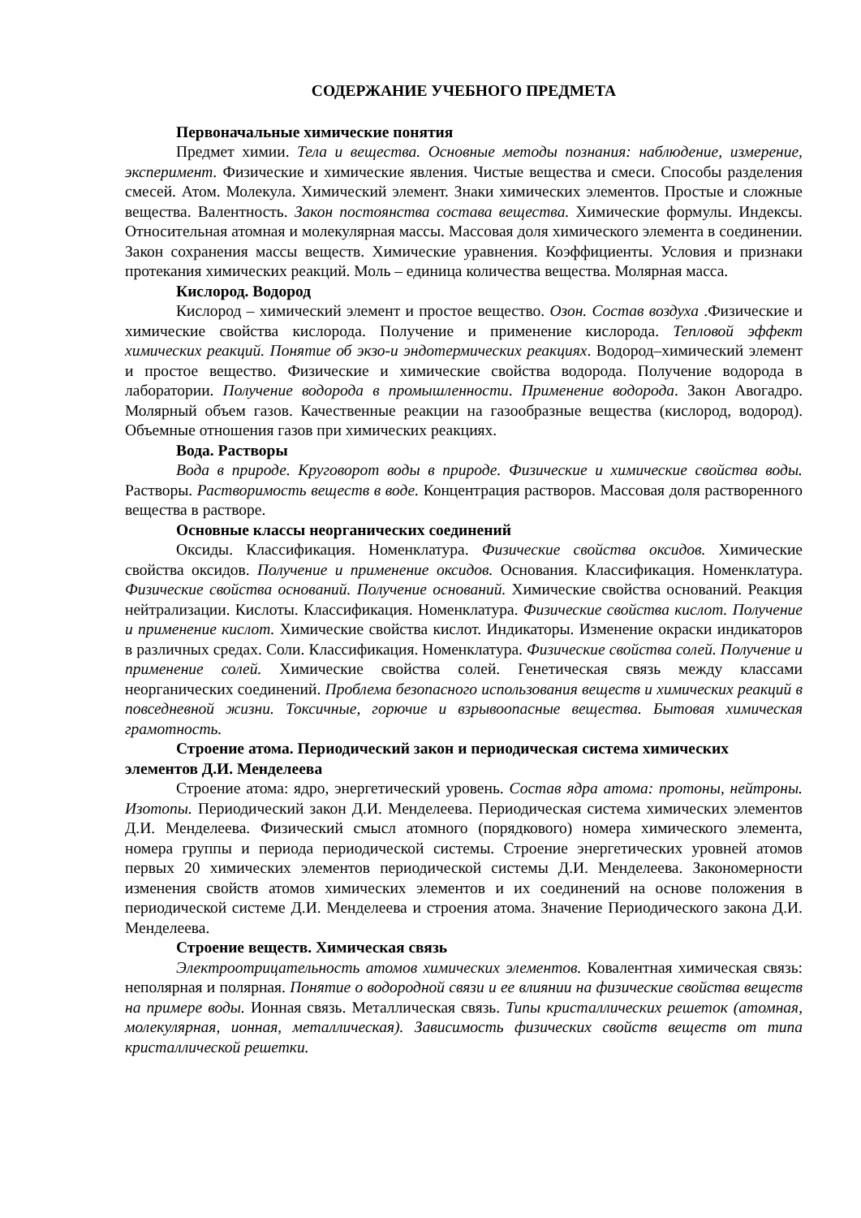СОДЕРЖАНИЕ УЧЕБНОГО ПРЕДМЕТА
Первоначальные химические понятия
Предмет химии. Тела и вещества. Основные методы познания: наблюдение, измерение, эксперимент. Физические и химические явления. Чистые вещества и смеси. Способы разделения смесей. Атом. Молекула. Химический элемент. Знаки химических элементов. Простые и сложные вещества. Валентность. Закон постоянства состава вещества. Химические формулы. Индексы. Относительная атомная и молекулярная массы. Массовая доля химического элемента в соединении. Закон сохранения массы веществ. Химические уравнения. Коэффициенты. Условия и признаки протекания химических реакций. Моль – единица количества вещества. Молярная масса.
Кислород. Водород
Кислород – химический элемент и простое вещество. Озон. Состав воздуха .Физические и химические свойства кислорода. Получение и применение кислорода. Тепловой эффект химических реакций. Понятие об экзо-и эндотермических реакциях. Водород–химический элемент и простое вещество. Физические и химические свойства водорода. Получение водорода в лаборатории. Получение водорода в промышленности. Применение водорода. Закон Авогадро. Молярный объем газов. Качественные реакции на газообразные вещества (кислород, водород). Объемные отношения газов при химических реакциях.
Вода. Растворы
Вода в природе. Круговорот воды в природе. Физические и химические свойства воды. Растворы. Растворимость веществ в воде. Концентрация растворов. Массовая доля растворенного вещества в растворе.
Основные классы неорганических соединений
Оксиды. Классификация. Номенклатура. Физические свойства оксидов. Химические свойства оксидов. Получение и применение оксидов. Основания. Классификация. Номенклатура. Физические свойства оснований. Получение оснований. Химические свойства оснований. Реакция нейтрализации. Кислоты. Классификация. Номенклатура. Физические свойства кислот. Получение и применение кислот. Химические свойства кислот. Индикаторы. Изменение окраски индикаторов в различных средах. Соли. Классификация. Номенклатура. Физические свойства солей. Получение и применение солей. Химические свойства солей. Генетическая связь между классами неорганических соединений. Проблема безопасного использования веществ и химических реакций в повседневной жизни. Токсичные, горючие и взрывоопасные вещества. Бытовая химическая грамотность.
Строение атома. Периодический закон и периодическая система химических
элементов Д.И. Менделеева
Строение атома: ядро, энергетический уровень. Состав ядра атома: протоны, нейтроны. Изотопы. Периодический закон Д.И. Менделеева. Периодическая система химических элементов Д.И. Менделеева. Физический смысл атомного (порядкового) номера химического элемента, номера группы и периода периодической системы. Строение энергетических уровней атомов первых 20 химических элементов периодической системы Д.И. Менделеева. Закономерности изменения свойств атомов химических элементов и их соединений на основе положения в периодической системе Д.И. Менделеева и строения атома. Значение Периодического закона Д.И. Менделеева.
Строение веществ. Химическая связь
Электроотрицательность атомов химических элементов. Ковалентная химическая связь: неполярная и полярная. Понятие о водородной связи и ее влиянии на физические свойства веществ на примере воды. Ионная связь. Металлическая связь. Типы кристаллических решеток (атомная, молекулярная, ионная, металлическая). Зависимость физических свойств веществ от типа кристаллической решетки.